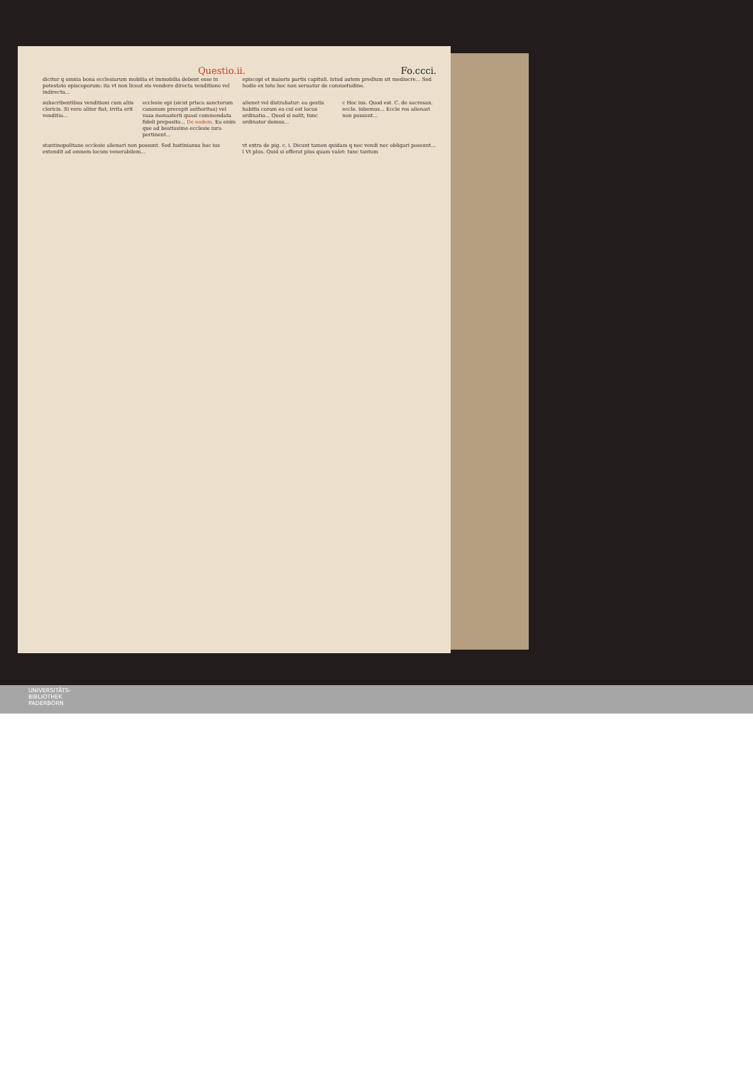Fo.ccci. Questio.ii.
dicitur q omnia bona ecclesiarum mobilia et immobilia debent esse in potestate episcoporum: ita vt non liceat eis vendere directa venditione vel indirecta...
episcopi et maioris partis capituli. Istud autem predium sit mediocre... Sed hodie ex toto hoc non seruatur de consuetudine.
subscribentibus venditioni cum aliis clericis. Si vero aliter fiat, irrita erit venditio...
ecclesie epi (sicut prisca sanctorum canonum precepit authoritas) vel vasa monasterii quasi commendata fideli preposito... De eodem. Ea enim que ad beatissime ecclesie iura pertinent...
alienet vel distrahatur: ea gestis habitis coram eo cui est locus ordinatio... Quod si nolit, tunc ordinator domus...
c Hoc ius. Quod est. C. de sacrosan. eccle. iubemus... Eccle res alienari non possunt...
stantinopolitane ecclesie alienari non possunt. Sed Iustinianus hoc ius extendit ad omnem locum venerabilem...
vt extra de pig. c. i. Dicunt tamen quidam q nec vendi nec obligari possunt... l Vt plus. Quid si offerat plus quam valet: tunc tantum
UNIVERSITÄTS-
BIBLIOTHEK
PADERBORN